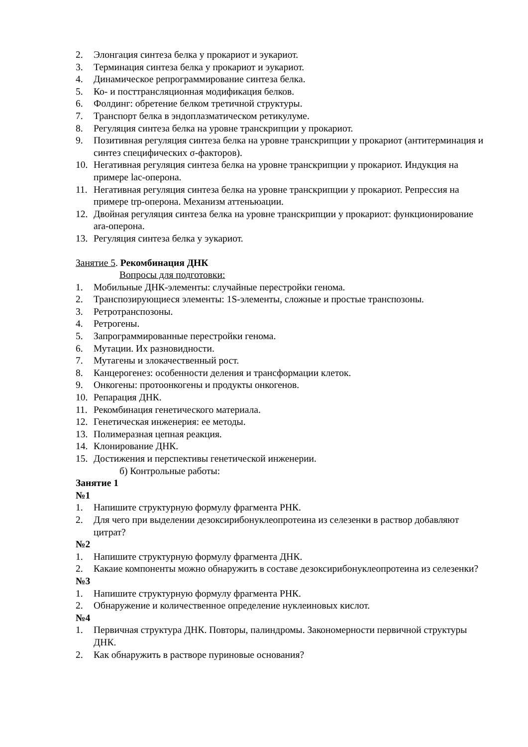2. Элонгация синтеза белка у прокариот и эукариот.
3. Терминация синтеза белка у прокариот и эукариот.
4. Динамическое репрограммирование синтеза белка.
5. Ко- и посттрансляционная модификация белков.
6. Фолдинг: обретение белком третичной структуры.
7. Транспорт белка в эндоплазматическом ретикулуме.
8. Регуляция синтеза белка на уровне транскрипции у прокариот.
9. Позитивная регуляция синтеза белка на уровне транскрипции у прокариот (антитерминация и синтез специфических σ-факторов).
10. Негативная регуляция синтеза белка на уровне транскрипции у прокариот. Индукция на примере lac-оперона.
11. Негативная регуляция синтеза белка на уровне транскрипции у прокариот. Репрессия на примере trp-оперона. Механизм аттеньюации.
12. Двойная регуляция синтеза белка на уровне транскрипции у прокариот: функционирование ara-оперона.
13. Регуляция синтеза белка у эукариот.
Занятие 5. Рекомбинация ДНК
Вопросы для подготовки:
1. Мобильные ДНК-элементы: случайные перестройки генома.
2. Транспозирующиеся элементы: 1S-элементы, сложные и простые транспозоны.
3. Ретротранспозоны.
4. Ретрогены.
5. Запрограммированные перестройки генома.
6. Мутации. Их разновидности.
7. Мутагены и злокачественный рост.
8. Канцерогенез: особенности деления и трансформации клеток.
9. Онкогены: протоонкогены и продукты онкогенов.
10. Репарация ДНК.
11. Рекомбинация генетического материала.
12. Генетическая инженерия: ее методы.
13. Полимеразная цепная реакция.
14. Клонирование ДНК.
15. Достижения и перспективы генетической инженерии.
б) Контрольные работы:
Занятие 1
№1
1. Напишите структурную формулу фрагмента РНК.
2. Для чего при выделении дезоксирибонуклеопротеина из селезенки в раствор добавляют цитрат?
№2
1. Напишите структурную формулу фрагмента ДНК.
2. Какаие компоненты можно обнаружить в составе дезоксирибонуклеопротеина из селезенки?
№3
1. Напишите структурную формулу фрагмента РНК.
2. Обнаружение и количественное определение нуклеиновых кислот.
№4
1. Первичная структура ДНК. Повторы, палиндромы. Закономерности первичной структуры ДНК.
2. Как обнаружить в растворе пуриновые основания?